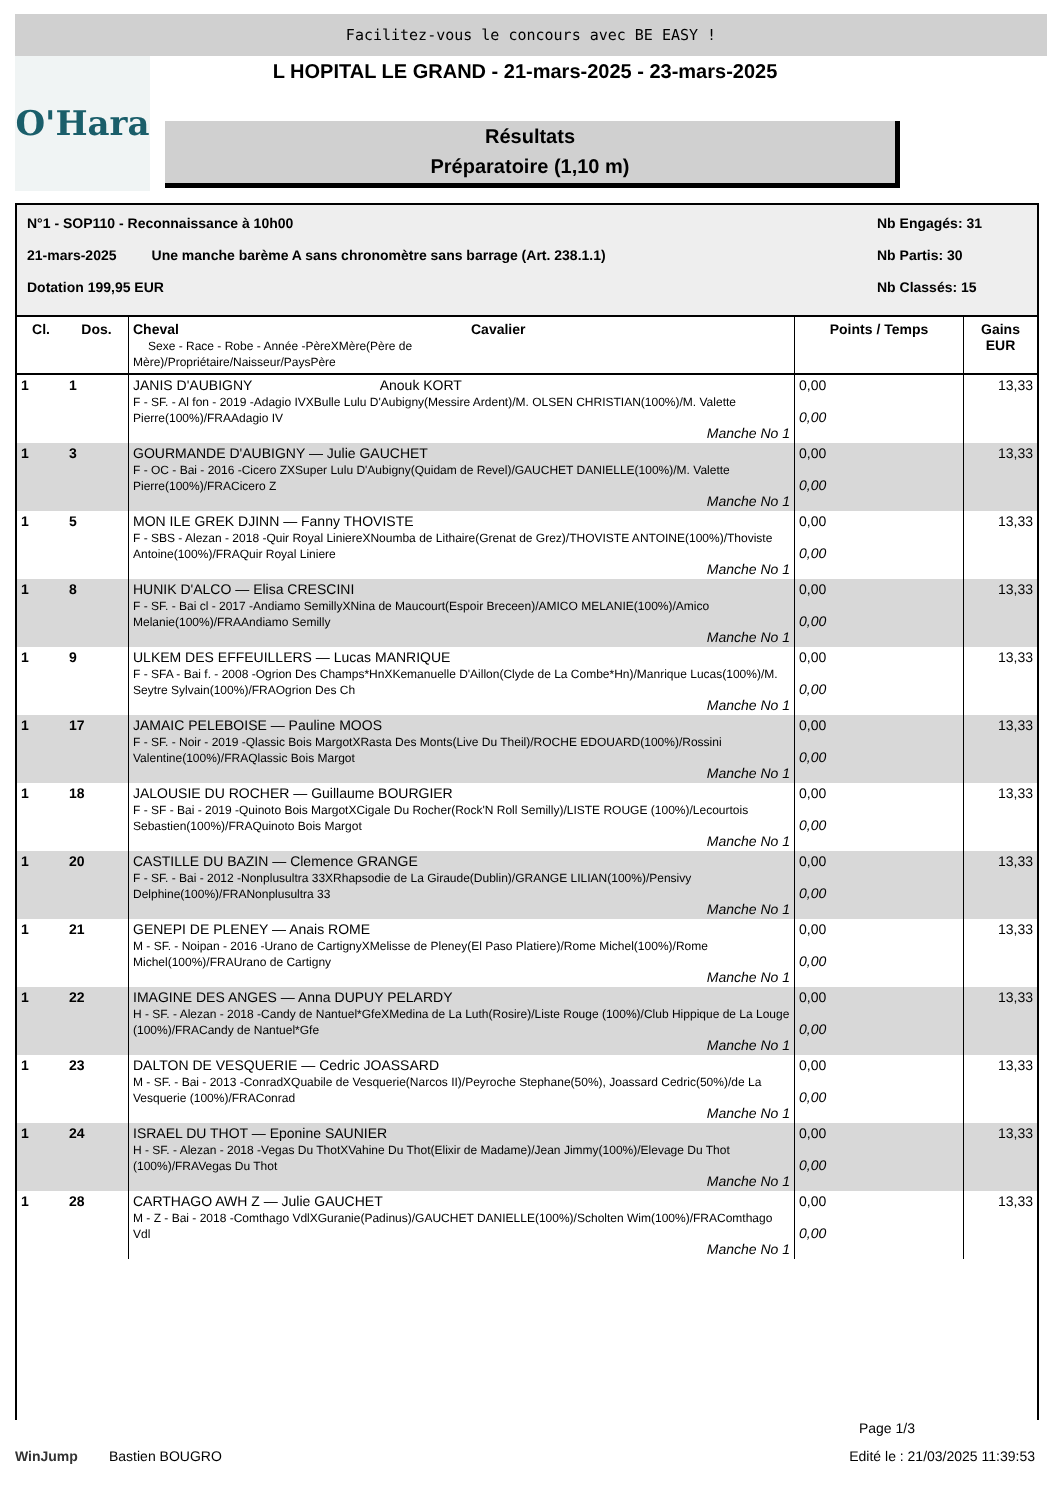Facilitez-vous le concours avec BE EASY !
O'Hara L HOPITAL LE GRAND - 21-mars-2025 - 23-mars-2025
Résultats
Préparatoire (1,10 m)
N°1 - SOP110 - Reconnaissance à 10h00 Nb Engagés: 31
21-mars-2025 Une manche barème A sans chronomètre sans barrage (Art. 238.1.1) Nb Partis: 30
Dotation 199,95 EUR Nb Classés: 15
| Cl. | Dos. | Cheval Sexe - Race - Robe - Année -PèreXMère(Père de Mère)/Propriétaire/Naisseur/PaysPère | Cavalier | Points / Temps | Gains EUR |
| --- | --- | --- | --- | --- | --- |
| 1 | 1 | JANIS D'AUBIGNY Anouk KORT F - SF. - Al fon - 2019 -Adagio IVXBulle Lulu D'Aubigny(Messire Ardent)/M. OLSEN CHRISTIAN(100%)/M. Valette Pierre(100%)/FRAAdagio IV Manche No 1 | | 0,00 0,00 | 13,33 |
| 1 | 3 | GOURMANDE D'AUBIGNY — Julie GAUCHET F - OC - Bai - 2016 -Cicero ZXSuper Lulu D'Aubigny(Quidam de Revel)/GAUCHET DANIELLE(100%)/M. Valette Pierre(100%)/FRACicero Z Manche No 1 | | 0,00 0,00 | 13,33 |
| 1 | 5 | MON ILE GREK DJINN — Fanny THOVISTE F - SBS - Alezan - 2018 -Quir Royal LiniereXNoumba de Lithaire(Grenat de Grez)/THOVISTE ANTOINE(100%)/Thoviste Antoine(100%)/FRAQuir Royal Liniere Manche No 1 | | 0,00 0,00 | 13,33 |
| 1 | 8 | HUNIK D'ALCO — Elisa CRESCINI F - SF. - Bai cl - 2017 -Andiamo SemillyXNina de Maucourt(Espoir Breceen)/AMICO MELANIE(100%)/Amico Melanie(100%)/FRAAndiamo Semilly Manche No 1 | | 0,00 0,00 | 13,33 |
| 1 | 9 | ULKEM DES EFFEUILLERS — Lucas MANRIQUE F - SFA - Bai f. - 2008 -Ogrion Des Champs*HnXKemanuelle D'Aillon(Clyde de La Combe*Hn)/Manrique Lucas(100%)/M. Seytre Sylvain(100%)/FRAOgrion Des Ch Manche No 1 | | 0,00 0,00 | 13,33 |
| 1 | 17 | JAMAIC PELEBOISE — Pauline MOOS F - SF. - Noir - 2019 -Qlassic Bois MargotXRasta Des Monts(Live Du Theil)/ROCHE EDOUARD(100%)/Rossini Valentine(100%)/FRAQlassic Bois Margot Manche No 1 | | 0,00 0,00 | 13,33 |
| 1 | 18 | JALOUSIE DU ROCHER — Guillaume BOURGIER F - SF - Bai - 2019 -Quinoto Bois MargotXCigale Du Rocher(Rock'N Roll Semilly)/LISTE ROUGE (100%)/Lecourtois Sebastien(100%)/FRAQuinoto Bois Margot Manche No 1 | | 0,00 0,00 | 13,33 |
| 1 | 20 | CASTILLE DU BAZIN — Clemence GRANGE F - SF. - Bai - 2012 -Nonplusultra 33XRhapsodie de La Giraude(Dublin)/GRANGE LILIAN(100%)/Pensivy Delphine(100%)/FRANonplusultra 33 Manche No 1 | | 0,00 0,00 | 13,33 |
| 1 | 21 | GENEPI DE PLENEY — Anais ROME M - SF. - Noipan - 2016 -Urano de CartignyXMelisse de Pleney(El Paso Platiere)/Rome Michel(100%)/Rome Michel(100%)/FRAUrano de Cartigny Manche No 1 | | 0,00 0,00 | 13,33 |
| 1 | 22 | IMAGINE DES ANGES — Anna DUPUY PELARDY H - SF. - Alezan - 2018 -Candy de Nantuel*GfeXMedina de La Luth(Rosire)/Liste Rouge (100%)/Club Hippique de La Louge (100%)/FRACandy de Nantuel*Gfe Manche No 1 | | 0,00 0,00 | 13,33 |
| 1 | 23 | DALTON DE VESQUERIE — Cedric JOASSARD M - SF. - Bai - 2013 -ConradXQuabile de Vesquerie(Narcos II)/Peyroche Stephane(50%), Joassard Cedric(50%)/de La Vesquerie (100%)/FRAConrad Manche No 1 | | 0,00 0,00 | 13,33 |
| 1 | 24 | ISRAEL DU THOT — Eponine SAUNIER H - SF. - Alezan - 2018 -Vegas Du ThotXVahine Du Thot(Elixir de Madame)/Jean Jimmy(100%)/Elevage Du Thot (100%)/FRAVegas Du Thot Manche No 1 | | 0,00 0,00 | 13,33 |
| 1 | 28 | CARTHAGO AWH Z — Julie GAUCHET M - Z - Bai - 2018 -Comthago VdlXGuranie(Padinus)/GAUCHET DANIELLE(100%)/Scholten Wim(100%)/FRAComthago Vdl Manche No 1 | | 0,00 0,00 | 13,33 |
Page 1/3
WinJump Bastien BOUGRO Edité le : 21/03/2025 11:39:53